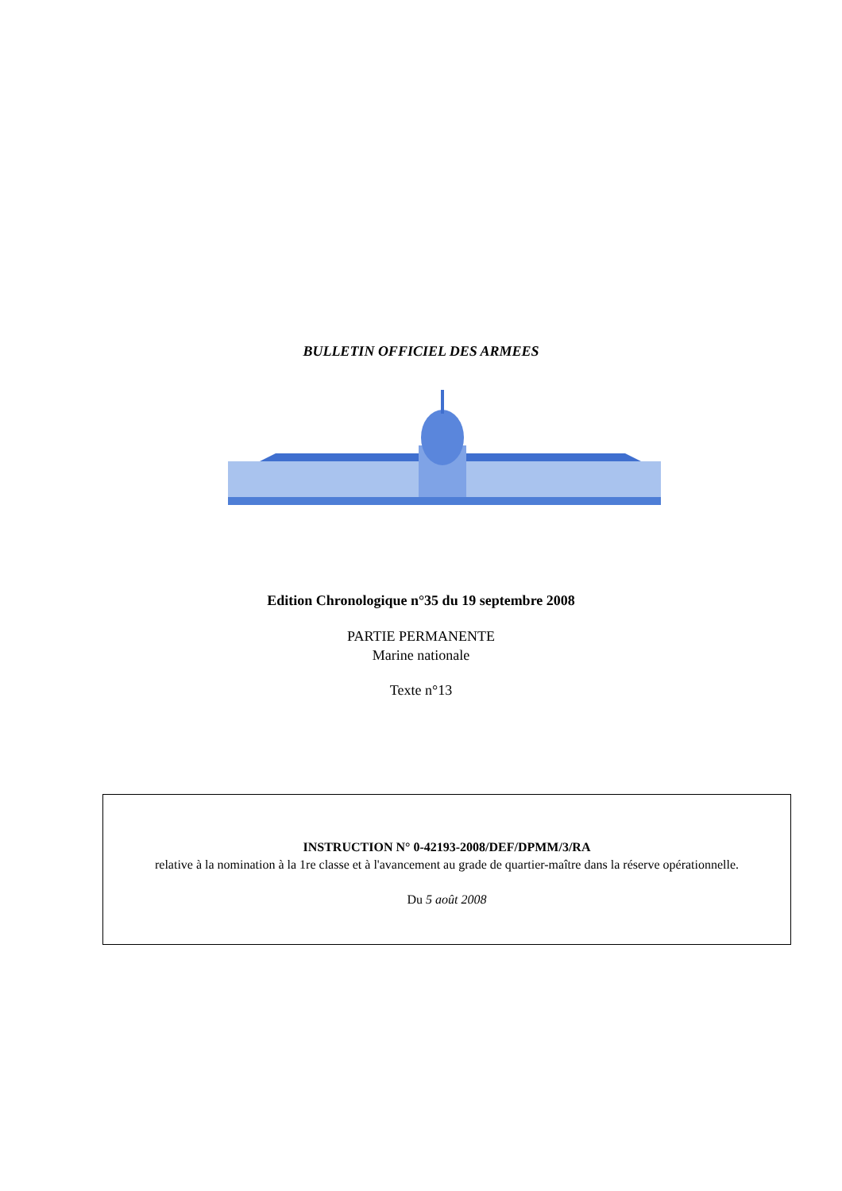BULLETIN OFFICIEL DES ARMEES
Edition Chronologique n°35 du 19 septembre 2008
PARTIE PERMANENTE
Marine nationale
Texte n°13
INSTRUCTION N° 0-42193-2008/DEF/DPMM/3/RA
relative à la nomination à la 1re classe et à l'avancement au grade de quartier-maître dans la réserve opérationnelle.
Du 5 août 2008